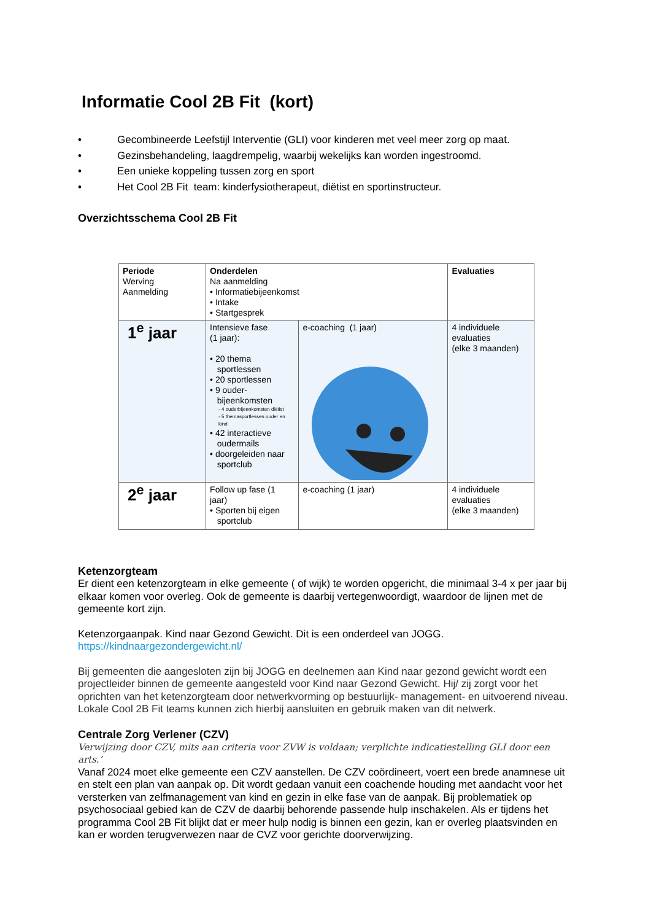Informatie Cool 2B Fit (kort)
• Gecombineerde Leefstijl Interventie (GLI) voor kinderen met veel meer zorg op maat.
• Gezinsbehandeling, laagdrempelig, waarbij wekelijks kan worden ingestroomd.
• Een unieke koppeling tussen zorg en sport
• Het Cool 2B Fit team: kinderfysiotherapeut, diëtist en sportinstructeur.
Overzichtsschema Cool 2B Fit
| Periode Werving Aanmelding | Onderdelen Na aanmelding • Informatiebijeenkomst • Intake • Startgesprek | | Evaluaties |
| 1<sup>e</sup> jaar | Intensieve fase (1 jaar): • 20 thema sportlessen • 20 sportlessen • 9 ouder- bijeenkomsten - 4 ouderbijeenkomsten diëtist - 5 themasportlessen ouder en kind • 42 interactieve oudermails • doorgeleiden naar sportclub | e-coaching (1 jaar) | 4 individuele evaluaties (elke 3 maanden) |
| 2<sup>e</sup> jaar | Follow up fase (1 jaar) • Sporten bij eigen sportclub | e-coaching (1 jaar) | 4 individuele evaluaties (elke 3 maanden) |
Ketenzorgteam
Er dient een ketenzorgteam in elke gemeente ( of wijk) te worden opgericht, die minimaal 3-4 x per jaar bij elkaar komen voor overleg. Ook de gemeente is daarbij vertegenwoordigt, waardoor de lijnen met de gemeente kort zijn.
Ketenzorgaanpak. Kind naar Gezond Gewicht. Dit is een onderdeel van JOGG.
https://kindnaargezondergewicht.nl/
Bij gemeenten die aangesloten zijn bij JOGG en deelnemen aan Kind naar gezond gewicht wordt een projectleider binnen de gemeente aangesteld voor Kind naar Gezond Gewicht. Hij/ zij zorgt voor het oprichten van het ketenzorgteam door netwerkvorming op bestuurlijk- management- en uitvoerend niveau. Lokale Cool 2B Fit teams kunnen zich hierbij aansluiten en gebruik maken van dit netwerk.
Centrale Zorg Verlener (CZV)
Verwijzing door CZV, mits aan criteria voor ZVW is voldaan; verplichte indicatiestelling GLI door een arts.’
Vanaf 2024 moet elke gemeente een CZV aanstellen. De CZV coördineert, voert een brede anamnese uit en stelt een plan van aanpak op. Dit wordt gedaan vanuit een coachende houding met aandacht voor het versterken van zelfmanagement van kind en gezin in elke fase van de aanpak. Bij problematiek op psychosociaal gebied kan de CZV de daarbij behorende passende hulp inschakelen. Als er tijdens het programma Cool 2B Fit blijkt dat er meer hulp nodig is binnen een gezin, kan er overleg plaatsvinden en kan er worden terugverwezen naar de CVZ voor gerichte doorverwijzing.